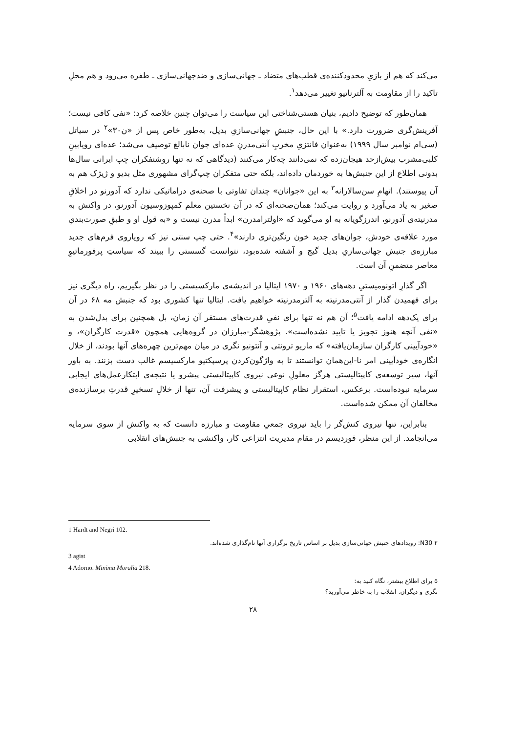می‌کند که هم از بازیِ محدودکننده‌ی قطب‌های متضاد ـ جهانی‌سازی و ضدجهانی‌سازی ـ طفره می‌رود و هم محلِ تاکید را از مقاومت به آلترناتیو تغییر می‌دهد<sup>۱</sup>.
همان‌طور که توضیح دادیم، بنیان هستی‌شناختی این سیاست را می‌توان چنین خلاصه کرد: «نفی کافی نیست؛ آفرینش‌گری ضرورت دارد.» با این حال، جنبشِ جهانی‌سازیِ بدیل، به‌طور خاص پس از «ن۳۰»<sup>۲</sup> در سیاتل (سی‌ام نوامبر سال ۱۹۹۹) به‌عنوان فانتزیِ مخربِ آنتی‌مدرنِ عده‌ای جوان نابالغ توصیف می‌شد؛ عده‌ای رویابینِ کلبی‌مشرب بیش‌ازحد هیجان‌زده که نمی‌دانند چه‌کار می‌کنند (دیدگاهی که نه تنها روشنفکران چپ ایرانی سال‌ها بدونی اطلاع از این جنبش‌ها به خوردمان داده‌اند، بلکه حتی متفکران چپ‌گرای مشهوری مثل بدیو و ژیژک هم به آن پیوستند). اتهامِ سن‌سالارانه<sup>۳</sup> به این «جوانان» چندان تفاوتی با صحنه‌ی دراماتیکی ندارد که آدورنو در اخلاقِ صغیر به یاد می‌آورد و روایت می‌کند؛ همان‌صحنه‌ای که در آن نخستین معلم کمپوزوسیون آدورنو، در واکنش به مدرنیته‌ی آدورنو، اندرزگویانه به او می‌گوید که «اولترامدرن» ابداً مدرن نیست و «به قول او و طبقِ صورت‌بندیِ مورد علاقه‌ی خودش، جوان‌های جدید خون رنگین‌تری دارند»<sup>۴</sup>. حتی چپ سنتی نیز که رویاروی فرم‌های جدید مبارزه‌ی جنبش جهانی‌سازیِ بدیل گیج و آشفته شده‌بود، نتوانست گسستی را ببیند که سیاستِ پرفورماتیوِ معاصر متضمنِ آن است.
اگر گذارِ اتونومیستیِ دهه‌های ۱۹۶۰ و ۱۹۷۰ ایتالیا در اندیشه‌ی مارکسیستی را در نظر بگیریم، راه دیگری نیز برای فهمیدن گذار از آنتی‌مدرنیته به آلترمدرنیته خواهیم یافت. ایتالیا تنها کشوری بود که جنبش مه ۶۸ در آن برای یک‌دهه ادامه یافت<sup>۵</sup>؛ آن هم نه تنها برای نفیِ قدرت‌های مستقر آن زمان، بل همچنین برای بدل‌شدن به «نفی آنچه هنوز تجویز یا تایید نشده‌است». پژوهشگر-مبارزان در گروه‌هایی همچون «قدرت کارگران»، و «خودآیینی کارگران سازمان‌یافته» که ماریو ترونتی و آنتونیو نگری در میان مهم‌ترین چهره‌های آنها بودند، از خلال انگاره‌ی خودآیینی امر نا-این‌همان توانستند تا به واژگون‌کردن پرسپکتیو مارکسیسم غالب دست بزنند. به باور آنها، سیر توسعه‌ی کاپیتالیستی هرگز معلولِ نوعی نیروی کاپیتالیستی پیشرو یا نتیجه‌ی ابتکارعمل‌های ایجابی سرمایه نبوده‌است. برعکس، استقرار نظام کاپیتالیستی و پیشرفت آن، تنها از خلالِ تسخیرِ قدرتِ برسازنده‌ی مخالفان آن ممکن شده‌است.
بنابراین، تنها نیروی کنش‌گر را باید نیروی جمعیِ مقاومت و مبارزه دانست که به واکنش از سوی سرمایه می‌انجامد. از این منظر، فوردیسم در مقام مدیریت انتزاعی کار، واکنشی به جنبش‌های انقلابی
1 Hardt and Negri 102.
۲ N30: رویدادهای جنبش جهانی‌سازی بدیل بر اساس تاریخ برگزاری آنها نام‌گذاری شده‌اند.
3 agist
4 Adorno. Minima Moralia 218.
۵ برای اطلاع بیشتر، نگاه کنید به:
نگری و دیگران. انقلاب را به خاطر می‌آورید؟
۲۸